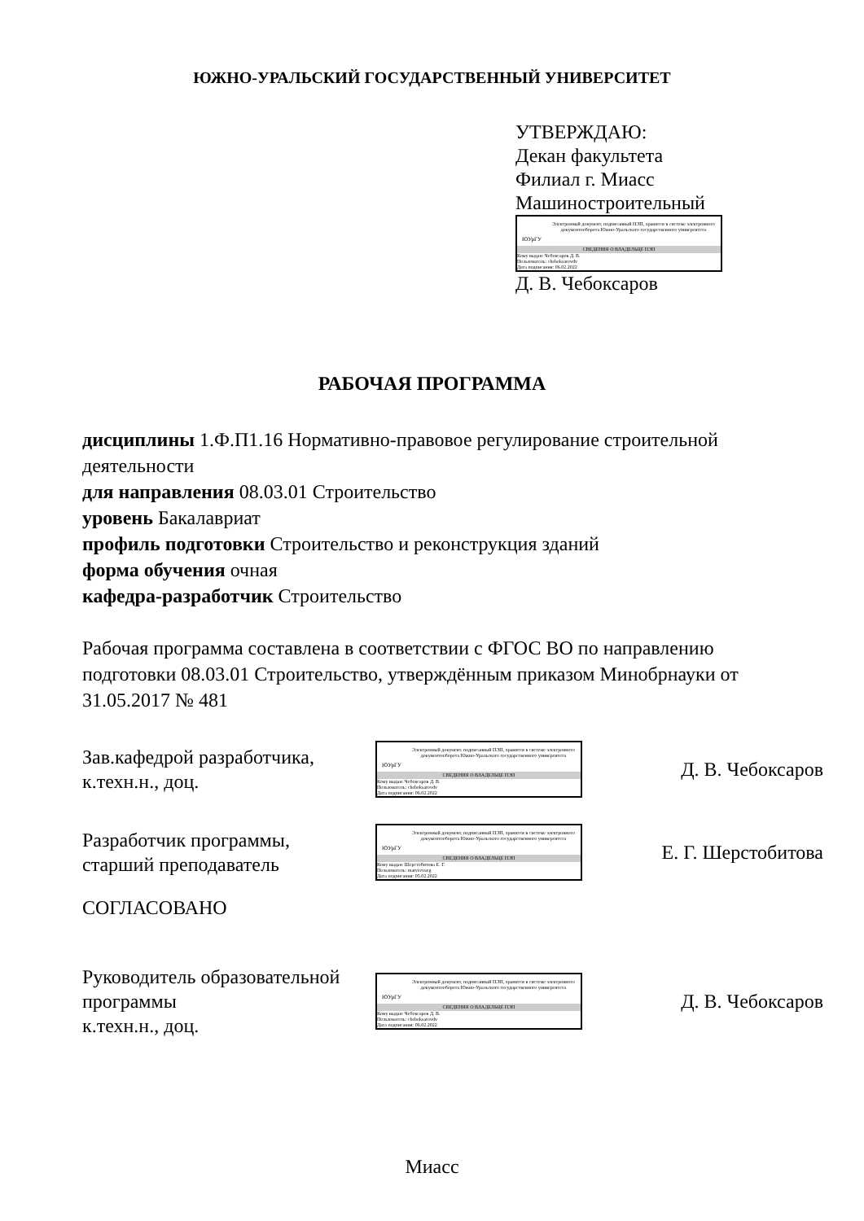ЮЖНО-УРАЛЬСКИЙ ГОСУДАРСТВЕННЫЙ УНИВЕРСИТЕТ
УТВЕРЖДАЮ:
Декан факультета
Филиал г. Миасс
Машиностроительный
ЮУрГУ
Электронный документ, подписанный ПЭП, хранится в системе электронного документооборота Южно-Уральского государственного университета
СВЕДЕНИЯ О ВЛАДЕЛЬЦЕ ПЭП
Кому выдан: Чебоксаров Д. В.
Пользователь: cheboksarovdv
Дата подписания: 06.02.2022
Д. В. Чебоксаров
РАБОЧАЯ ПРОГРАММА
дисциплины 1.Ф.П1.16 Нормативно-правовое регулирование строительной деятельности
для направления 08.03.01 Строительство
уровень Бакалавриат
профиль подготовки Строительство и реконструкция зданий
форма обучения очная
кафедра-разработчик Строительство
Рабочая программа составлена в соответствии с ФГОС ВО по направлению подготовки 08.03.01 Строительство, утверждённым приказом Минобрнауки от 31.05.2017 № 481
Зав.кафедрой разработчика,
к.техн.н., доц.
ЮУрГУ
Электронный документ, подписанный ПЭП, хранится в системе электронного документооборота Южно-Уральского государственного университета
СВЕДЕНИЯ О ВЛАДЕЛЬЦЕ ПЭП
Кому выдан: Чебоксаров Д. В.
Пользователь: cheboksarovdv
Дата подписания: 06.02.2022
Д. В. Чебоксаров
Разработчик программы,
старший преподаватель
ЮУрГУ
Электронный документ, подписанный ПЭП, хранится в системе электронного документооборота Южно-Уральского государственного университета
СВЕДЕНИЯ О ВЛАДЕЛЬЦЕ ПЭП
Кому выдан: Шерстобитова Е. Г.
Пользователь: matveevaeg
Дата подписания: 05.02.2022
Е. Г. Шерстобитова
СОГЛАСОВАНО
Руководитель образовательной программы
к.техн.н., доц.
ЮУрГУ
Электронный документ, подписанный ПЭП, хранится в системе электронного документооборота Южно-Уральского государственного университета
СВЕДЕНИЯ О ВЛАДЕЛЬЦЕ ПЭП
Кому выдан: Чебоксаров Д. В.
Пользователь: cheboksarovdv
Дата подписания: 06.02.2022
Д. В. Чебоксаров
Миасс